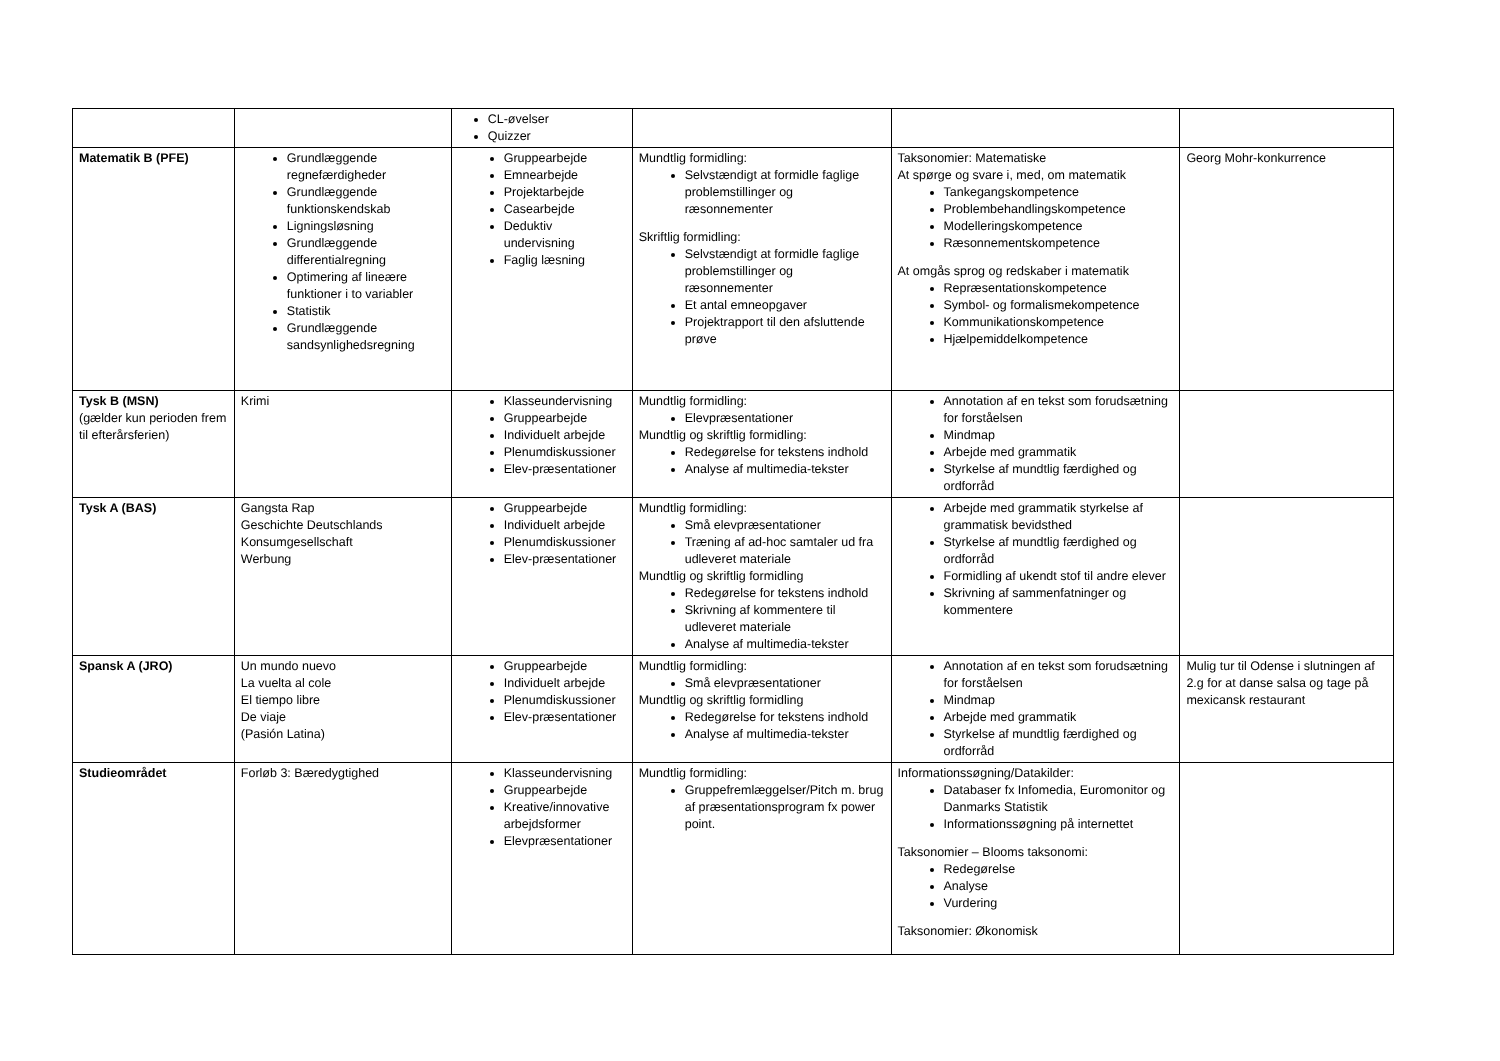| | | CL-øvelser Quizzer | | | |
| Matematik B (PFE) | Grundlæggende regnefærdigheder Grundlæggende funktionskendskab Ligningsløsning Grundlæggende differentialregning Optimering af lineære funktioner i to variabler Statistik Grundlæggende sandsynlighedsregning | Gruppearbejde Emnearbejde Projektarbejde Casearbejde Deduktiv undervisning Faglig læsning | Mundtlig formidling: Selvstændigt at formidle faglige problemstillinger og ræsonnementer Skriftlig formidling: Selvstændigt at formidle faglige problemstillinger og ræsonnementer Et antal emneopgaver Projektrapport til den afsluttende prøve | Taksonomier: Matematiske At spørge og svare i, med, om matematik Tankegangskompetence Problembehandlingskompetence Modelleringskompetence Ræsonnementskompetence At omgås sprog og redskaber i matematik Repræsentationskompetence Symbol- og formalismekompetence Kommunikationskompetence Hjælpemiddelkompetence | Georg Mohr-konkurrence |
| Tysk B (MSN) (gælder kun perioden frem til efterårsferien) | Krimi | Klasseundervisning Gruppearbejde Individuelt arbejde Plenumdiskussioner Elev-præsentationer | Mundtlig formidling: Elevpræsentationer Mundtlig og skriftlig formidling: Redegørelse for tekstens indhold Analyse af multimedia-tekster | Annotation af en tekst som forudsætning for forståelsen Mindmap Arbejde med grammatik Styrkelse af mundtlig færdighed og ordforråd | |
| Tysk A (BAS) | Gangsta Rap Geschichte Deutschlands Konsumgesellschaft Werbung | Gruppearbejde Individuelt arbejde Plenumdiskussioner Elev-præsentationer | Mundtlig formidling: Små elevpræsentationer Træning af ad-hoc samtaler ud fra udleveret materiale Mundtlig og skriftlig formidling Redegørelse for tekstens indhold Skrivning af kommentere til udleveret materiale Analyse af multimedia-tekster | Arbejde med grammatik styrkelse af grammatisk bevidsthed Styrkelse af mundtlig færdighed og ordforråd Formidling af ukendt stof til andre elever Skrivning af sammenfatninger og kommentere | |
| Spansk A (JRO) | Un mundo nuevo La vuelta al cole El tiempo libre De viaje (Pasión Latina) | Gruppearbejde Individuelt arbejde Plenumdiskussioner Elev-præsentationer | Mundtlig formidling: Små elevpræsentationer Mundtlig og skriftlig formidling Redegørelse for tekstens indhold Analyse af multimedia-tekster | Annotation af en tekst som forudsætning for forståelsen Mindmap Arbejde med grammatik Styrkelse af mundtlig færdighed og ordforråd | Mulig tur til Odense i slutningen af 2.g for at danse salsa og tage på mexicansk restaurant |
| Studieområdet | Forløb 3: Bæredygtighed | Klasseundervisning Gruppearbejde Kreative/innovative arbejdsformer Elevpræsentationer | Mundtlig formidling: Gruppefremlæggelser/Pitch m. brug af præsentationsprogram fx power point. | Informationssøgning/Datakilder: Databaser fx Infomedia, Euromonitor og Danmarks Statistik Informationssøgning på internettet Taksonomier – Blooms taksonomi: Redegørelse Analyse Vurdering Taksonomier: Økonomisk | |